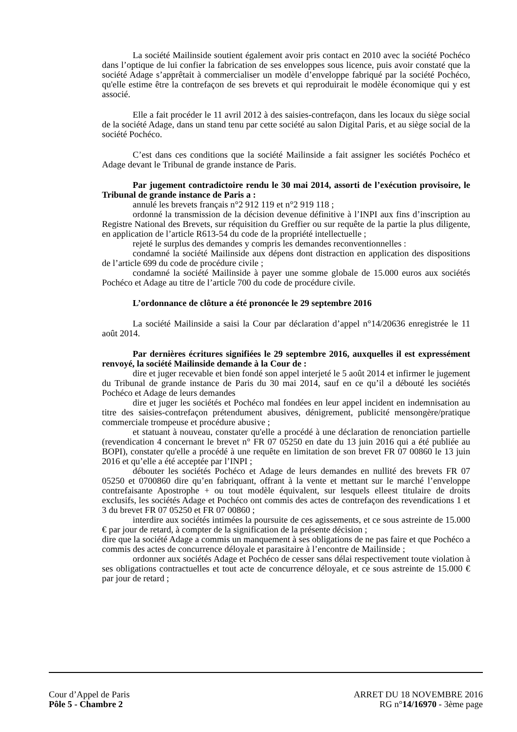La société Mailinside soutient également avoir pris contact en 2010 avec la société Pochéco dans l’optique de lui confier la fabrication de ses enveloppes sous licence, puis avoir constaté que la société Adage s’apprêtait à commercialiser un modèle d’enveloppe fabriqué par la société Pochéco, qu'elle estime être la contrefaçon de ses brevets et qui reproduirait le modèle économique qui y est associé.
Elle a fait procéder le 11 avril 2012 à des saisies-contrefaçon, dans les locaux du siège social de la société Adage, dans un stand tenu par cette société au salon Digital Paris, et au siège social de la société Pochéco.
C’est dans ces conditions que la société Mailinside a fait assigner les sociétés Pochéco et Adage devant le Tribunal de grande instance de Paris.
Par jugement contradictoire rendu le 30 mai 2014, assorti de l’exécution provisoire, le Tribunal de grande instance de Paris a :
annulé les brevets français n°2 912 119 et n°2 919 118 ;
ordonné la transmission de la décision devenue définitive à l’INPI aux fins d’inscription au Registre National des Brevets, sur réquisition du Greffier ou sur requête de la partie la plus diligente, en application de l’article R613-54 du code de la propriété intellectuelle ;
rejeté le surplus des demandes y compris les demandes reconventionnelles :
condamné la société Mailinside aux dépens dont distraction en application des dispositions de l’article 699 du code de procédure civile ;
condamné la société Mailinside à payer une somme globale de 15.000 euros aux sociétés Pochéco et Adage au titre de l’article 700 du code de procédure civile.
L’ordonnance de clôture a été prononcée le 29 septembre 2016
La société Mailinside a saisi la Cour par déclaration d’appel n°14/20636 enregistrée le 11 août 2014.
Par dernières écritures signifiées le 29 septembre 2016, auxquelles il est expressément renvoyé, la société Mailinside demande à la Cour de :
dire et juger recevable et bien fondé son appel interjeté le 5 août 2014 et infirmer le jugement du Tribunal de grande instance de Paris du 30 mai 2014, sauf en ce qu’il a débouté les sociétés Pochéco et Adage de leurs demandes
dire et juger les sociétés et Pochéco mal fondées en leur appel incident en indemnisation au titre des saisies-contrefaçon prétendument abusives, dénigrement, publicité mensongère/pratique commerciale trompeuse et procédure abusive ;
et statuant à nouveau, constater qu'elle a procédé à une déclaration de renonciation partielle (revendication 4 concernant le brevet n° FR 07 05250 en date du 13 juin 2016 qui a été publiée au BOPI), constater qu'elle a procédé à une requête en limitation de son brevet FR 07 00860 le 13 juin 2016 et qu’elle a été acceptée par l’INPI ;
débouter les sociétés Pochéco et Adage de leurs demandes en nullité des brevets FR 07 05250 et 0700860 dire qu’en fabriquant, offrant à la vente et mettant sur le marché l’enveloppe contrefaisante Apostrophe + ou tout modèle équivalent, sur lesquels elleest titulaire de droits exclusifs, les sociétés Adage et Pochéco ont commis des actes de contrefaçon des revendications 1 et 3 du brevet FR 07 05250 et FR 07 00860 ;
interdire aux sociétés intimées la poursuite de ces agissements, et ce sous astreinte de 15.000 € par jour de retard, à compter de la signification de la présente décision ;
dire que la société Adage a commis un manquement à ses obligations de ne pas faire et que Pochéco a commis des actes de concurrence déloyale et parasitaire à l’encontre de Mailinside ;
ordonner aux sociétés Adage et Pochéco de cesser sans délai respectivement toute violation à ses obligations contractuelles et tout acte de concurrence déloyale, et ce sous astreinte de 15.000 € par jour de retard ;
Cour d’Appel de Paris
Pôle 5 - Chambre 2
ARRET DU 18 NOVEMBRE 2016
RG n°14/16970 - 3ème page